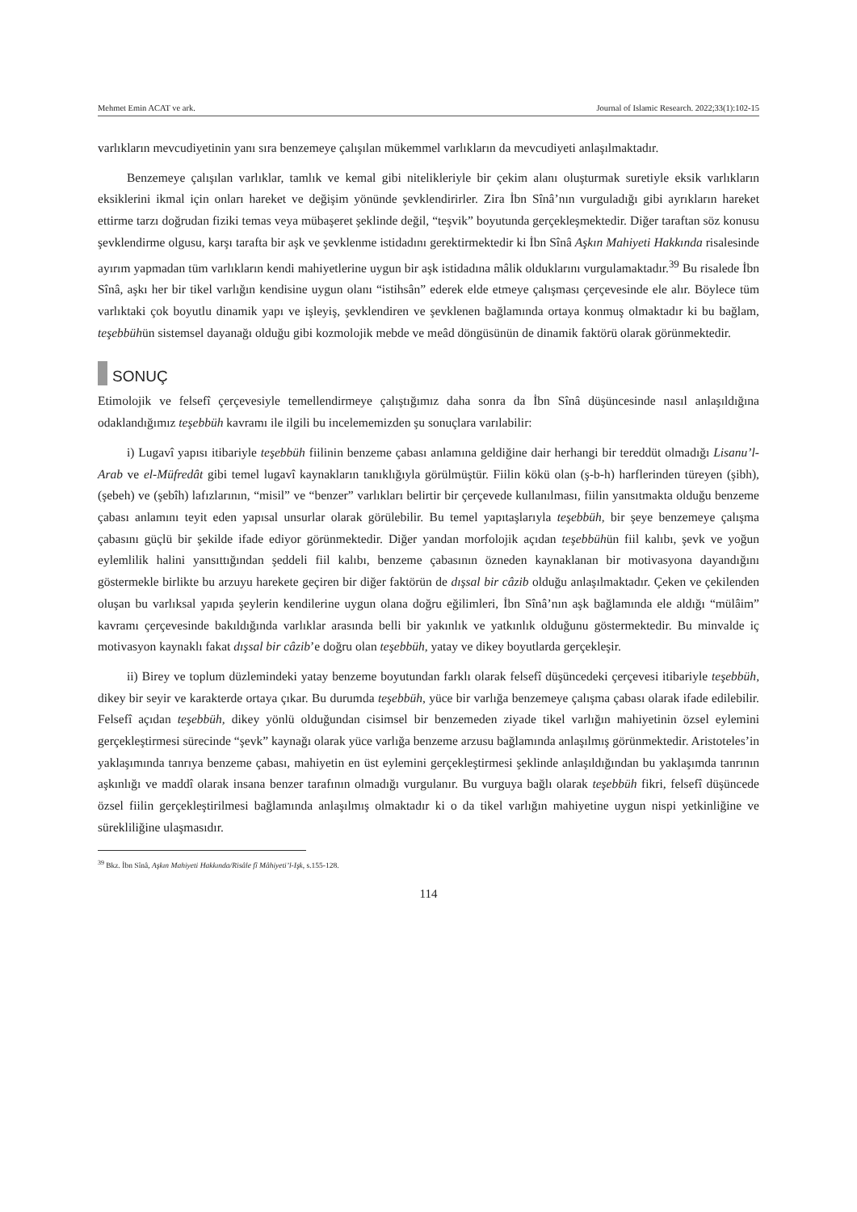Mehmet Emin ACAT ve ark. Journal of Islamic Research. 2022;33(1):102-15
varlıkların mevcudiyetinin yanı sıra benzemeye çalışılan mükemmel varlıkların da mevcudiyeti anlaşılmaktadır.
Benzemeye çalışılan varlıklar, tamlık ve kemal gibi nitelikleriyle bir çekim alanı oluşturmak suretiyle eksik varlıkların eksiklerini ikmal için onları hareket ve değişim yönünde şevklendirirler. Zira İbn Sînâ’nın vurguladığı gibi ayrıkların hareket ettirme tarzı doğrudan fiziki temas veya mübaşeret şeklinde değil, “teşvik” boyutunda gerçekleşmektedir. Diğer taraftan söz konusu şevklendirme olgusu, karşı tarafta bir aşk ve şevklenme istidadını gerektirmektedir ki İbn Sînâ Aşkın Mahiyeti Hakkında risalesinde ayırım yapmadan tüm varlıkların kendi mahiyetlerine uygun bir aşk istidadına mâlik olduklarını vurgulamaktadır.<sup>39</sup> Bu risalede İbn Sînâ, aşkı her bir tikel varlığın kendisine uygun olanı “istihsân” ederek elde etmeye çalışması çerçevesinde ele alır. Böylece tüm varlıktaki çok boyutlu dinamik yapı ve işleyiş, şevklendiren ve şevklenen bağlamında ortaya konmuş olmaktadır ki bu bağlam, teşebbühün sistemsel dayanağı olduğu gibi kozmolojik mebde ve meâd döngüsünün de dinamik faktörü olarak görünmektedir.
SONUÇ
Etimolojik ve felsefî çerçevesiyle temellendirmeye çalıştığımız daha sonra da İbn Sînâ düşüncesinde nasıl anlaşıldığına odaklandığımız teşebbüh kavramı ile ilgili bu incelememizden şu sonuçlara varılabilir:
i) Lugavî yapısı itibariyle teşebbüh fiilinin benzeme çabası anlamına geldiğine dair herhangi bir tereddüt olmadığı Lisanu’l-Arab ve el-Müfredât gibi temel lugavî kaynakların tanıklığıyla görülmüştür. Fiilin kökü olan (ş-b-h) harflerinden türeyen (şibh), (şebeh) ve (şebîh) lafızlarının, “misil” ve “benzer” varlıkları belirtir bir çerçevede kullanılması, fiilin yansıtmakta olduğu benzeme çabası anlamını teyit eden yapısal unsurlar olarak görülebilir. Bu temel yapıtaşlarıyla teşebbüh, bir şeye benzemeye çalışma çabasını güçlü bir şekilde ifade ediyor görünmektedir. Diğer yandan morfolojik açıdan teşebbühün fiil kalıbı, şevk ve yoğun eylemlilik halini yansıttığından şeddeli fiil kalıbı, benzeme çabasının özneden kaynaklanan bir motivasyona dayandığını göstermekle birlikte bu arzuyu harekete geçiren bir diğer faktörün de dışsal bir câzib olduğu anlaşılmaktadır. Çeken ve çekilenden oluşan bu varlıksal yapıda şeylerin kendilerine uygun olana doğru eğilimleri, İbn Sînâ’nın aşk bağlamında ele aldığı “mülâim” kavramı çerçevesinde bakıldığında varlıklar arasında belli bir yakınlık ve yatkınlık olduğunu göstermektedir. Bu minvalde iç motivasyon kaynaklı fakat dışsal bir câzib’e doğru olan teşebbüh, yatay ve dikey boyutlarda gerçekleşir.
ii) Birey ve toplum düzlemindeki yatay benzeme boyutundan farklı olarak felsefî düşüncedeki çerçevesi itibariyle teşebbüh, dikey bir seyir ve karakterde ortaya çıkar. Bu durumda teşebbüh, yüce bir varlığa benzemeye çalışma çabası olarak ifade edilebilir. Felsefî açıdan teşebbüh, dikey yönlü olduğundan cisimsel bir benzemeden ziyade tikel varlığın mahiyetinin özsel eylemini gerçekleştirmesi sürecinde “şevk” kaynağı olarak yüce varlığa benzeme arzusu bağlamında anlaşılmış görünmektedir. Aristoteles’in yaklaşımında tanrıya benzeme çabası, mahiyetin en üst eylemini gerçekleştirmesi şeklinde anlaşıldığından bu yaklaşımda tanrının aşkınlığı ve maddî olarak insana benzer tarafının olmadığı vurgulanır. Bu vurguya bağlı olarak teşebbüh fikri, felsefî düşüncede özsel fiilin gerçekleştirilmesi bağlamında anlaşılmış olmaktadır ki o da tikel varlığın mahiyetine uygun nispi yetkinliğine ve sürekliliğine ulaşmasıdır.
<sup>39</sup> Bkz. İbn Sînâ, Aşkın Mahiyeti Hakkında/Risâle fî Mâhiyeti’l-Işk, s.155-128.
114